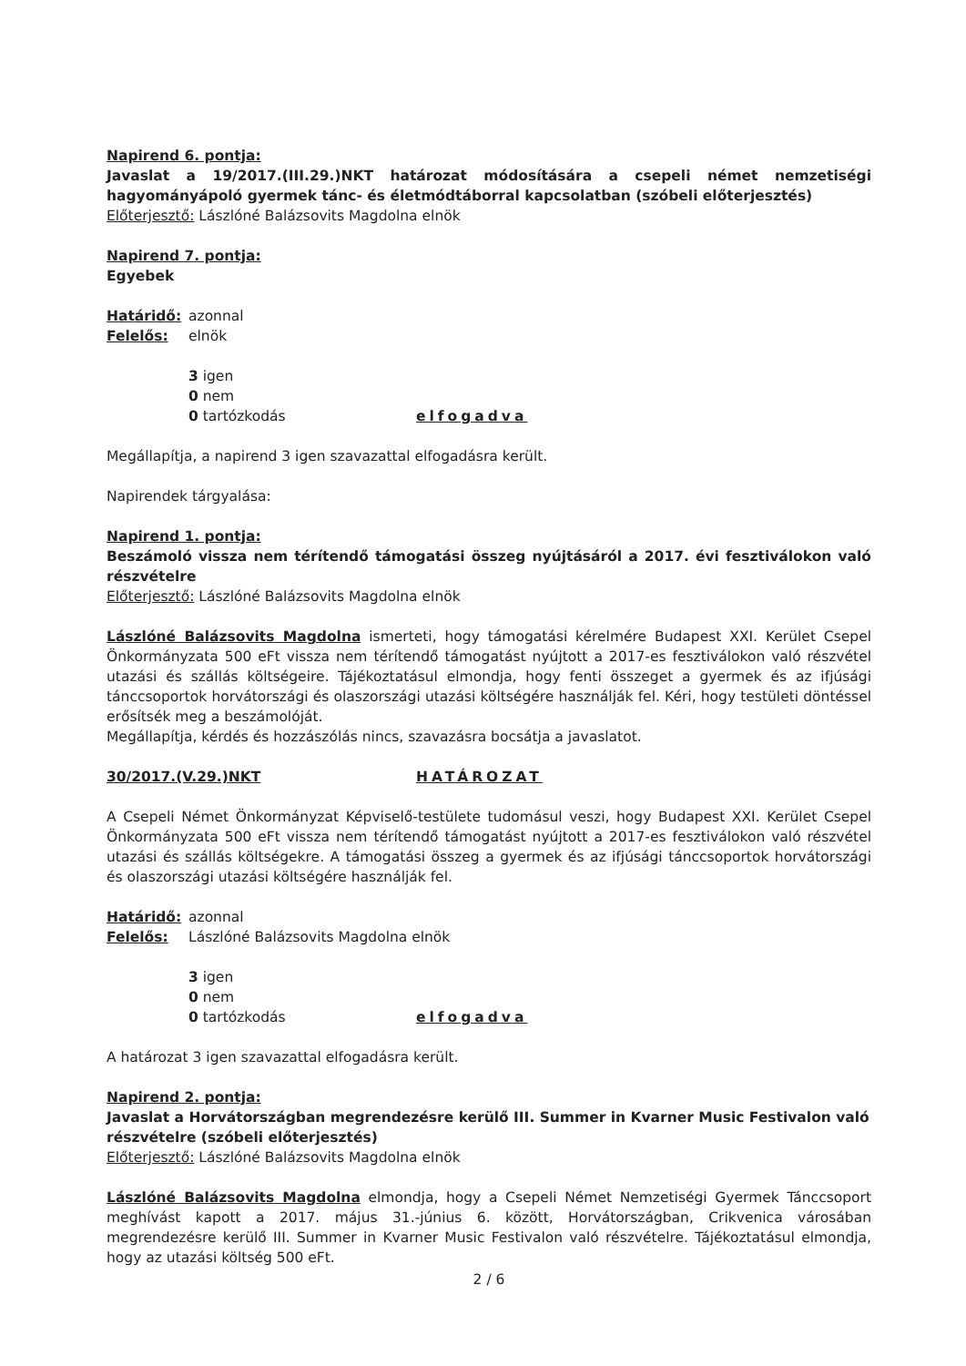Napirend 6. pontja:
Javaslat a 19/2017.(III.29.)NKT határozat módosítására a csepeli német nemzetiségi hagyományápoló gyermek tánc- és életmódtáborral kapcsolatban (szóbeli előterjesztés)
Előterjesztő: Lászlóné Balázsovits Magdolna elnök
Napirend 7. pontja:
Egyebek
Határidő: azonnal
Felelős: elnök
3 igen
0 nem
0 tartózkodás elfogadva
Megállapítja, a napirend 3 igen szavazattal elfogadásra került.
Napirendek tárgyalása:
Napirend 1. pontja:
Beszámoló vissza nem térítendő támogatási összeg nyújtásáról a 2017. évi fesztiválokon való részvételre
Előterjesztő: Lászlóné Balázsovits Magdolna elnök
Lászlóné Balázsovits Magdolna ismerteti, hogy támogatási kérelmére Budapest XXI. Kerület Csepel Önkormányzata 500 eFt vissza nem térítendő támogatást nyújtott a 2017-es fesztiválokon való részvétel utazási és szállás költségeire. Tájékoztatásul elmondja, hogy fenti összeget a gyermek és az ifjúsági tánccsoportok horvátországi és olaszországi utazási költségére használják fel. Kéri, hogy testületi döntéssel erősítsék meg a beszámolóját.
Megállapítja, kérdés és hozzászólás nincs, szavazásra bocsátja a javaslatot.
30/2017.(V.29.)NKT HATÁROZAT
A Csepeli Német Önkormányzat Képviselő-testülete tudomásul veszi, hogy Budapest XXI. Kerület Csepel Önkormányzata 500 eFt vissza nem térítendő támogatást nyújtott a 2017-es fesztiválokon való részvétel utazási és szállás költségekre. A támogatási összeg a gyermek és az ifjúsági tánccsoportok horvátországi és olaszországi utazási költségére használják fel.
Határidő: azonnal
Felelős: Lászlóné Balázsovits Magdolna elnök
3 igen
0 nem
0 tartózkodás elfogadva
A határozat 3 igen szavazattal elfogadásra került.
Napirend 2. pontja:
Javaslat a Horvátországban megrendezésre kerülő III. Summer in Kvarner Music Festivalon való részvételre (szóbeli előterjesztés)
Előterjesztő: Lászlóné Balázsovits Magdolna elnök
Lászlóné Balázsovits Magdolna elmondja, hogy a Csepeli Német Nemzetiségi Gyermek Tánccsoport meghívást kapott a 2017. május 31.-június 6. között, Horvátországban, Crikvenica városában megrendezésre kerülő III. Summer in Kvarner Music Festivalon való részvételre. Tájékoztatásul elmondja, hogy az utazási költség 500 eFt.
2 / 6